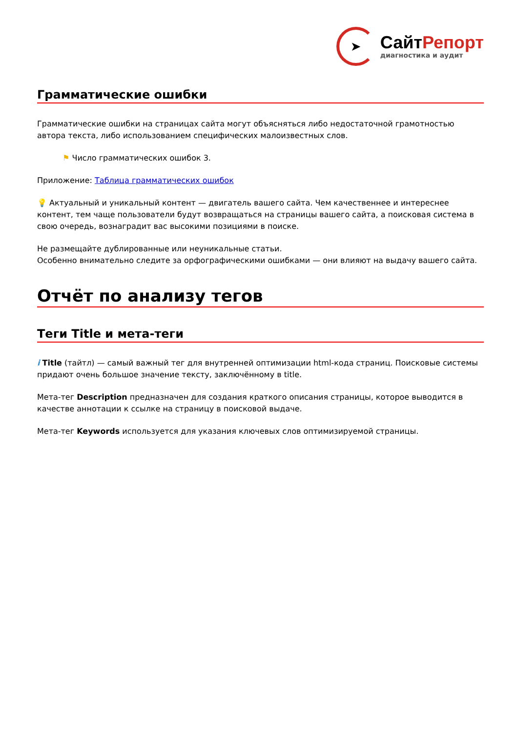➤
СайтРепорт
диагностика и аудит
Грамматические ошибки
Грамматические ошибки на страницах сайта могут объясняться либо недостаточной грамотностью автора текста, либо использованием специфических малоизвестных слов.
⚑ Число грамматических ошибок 3.
Приложение: Таблица грамматических ошибок
💡 Актуальный и уникальный контент — двигатель вашего сайта. Чем качественнее и интереснее контент, тем чаще пользователи будут возвращаться на страницы вашего сайта, а поисковая система в свою очередь, вознаградит вас высокими позициями в поиске.
Не размещайте дублированные или неуникальные статьи.
Особенно внимательно следите за орфографическими ошибками — они влияют на выдачу вашего сайта.
Отчёт по анализу тегов
Теги Title и мета-теги
i Title (тайтл) — самый важный тег для внутренней оптимизации html-кода страниц. Поисковые системы придают очень большое значение тексту, заключённому в title.
Мета-тег Description предназначен для создания краткого описания страницы, которое выводится в качестве аннотации к ссылке на страницу в поисковой выдаче.
Мета-тег Keywords используется для указания ключевых слов оптимизируемой страницы.